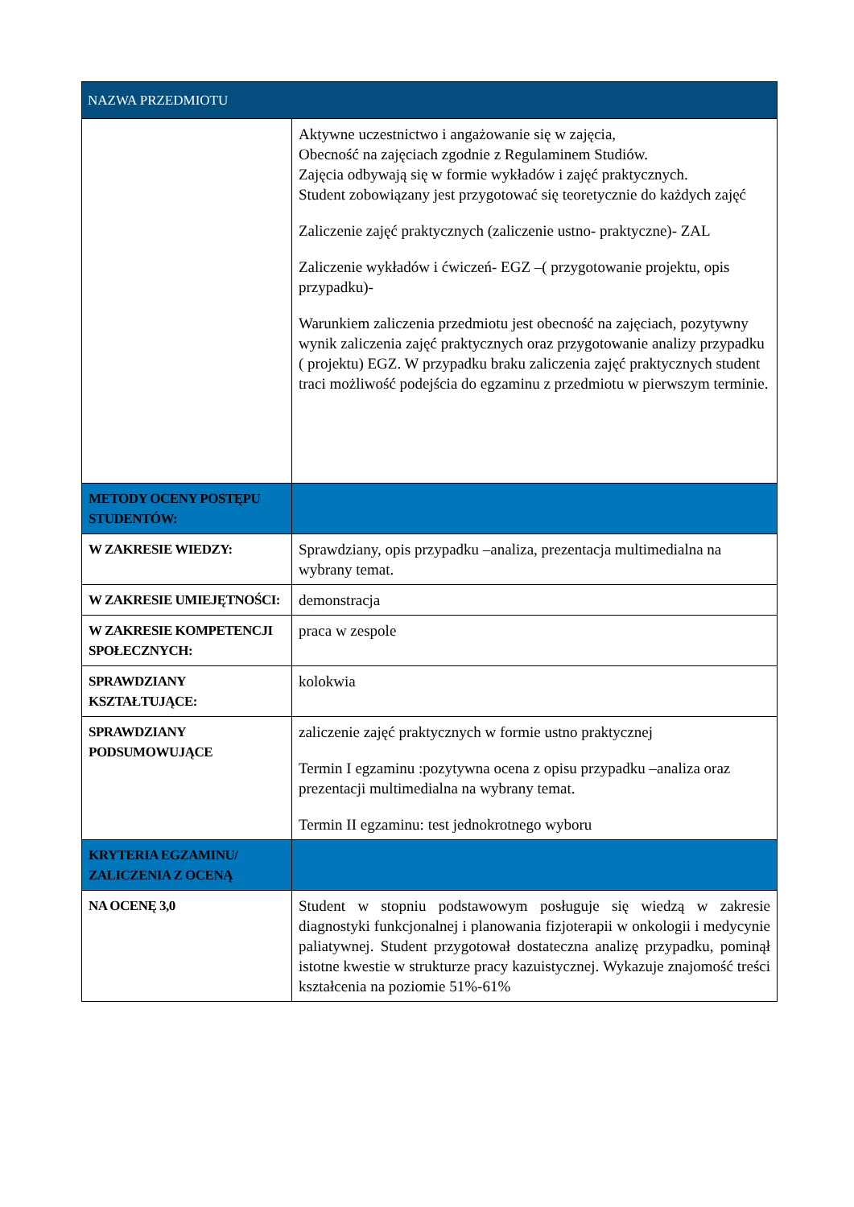| NAZWA PRZEDMIOTU | |
| --- | --- |
| | Aktywne uczestnictwo i angażowanie się w zajęcia, Obecność na zajęciach zgodnie z Regulaminem Studiów. Zajęcia odbywają się w formie wykładów i zajęć praktycznych. Student zobowiązany jest przygotować się teoretycznie do każdych zajęć Zaliczenie zajęć praktycznych (zaliczenie ustno- praktyczne)- ZAL Zaliczenie wykładów i ćwiczeń- EGZ –( przygotowanie projektu, opis przypadku)- Warunkiem zaliczenia przedmiotu jest obecność na zajęciach, pozytywny wynik zaliczenia zajęć praktycznych oraz przygotowanie analizy przypadku ( projektu) EGZ. W przypadku braku zaliczenia zajęć praktycznych student traci możliwość podejścia do egzaminu z przedmiotu w pierwszym terminie. |
| METODY OCENY POSTĘPU STUDENTÓW: | |
| W ZAKRESIE WIEDZY: | Sprawdziany, opis przypadku –analiza, prezentacja multimedialna na wybrany temat. |
| W ZAKRESIE UMIEJĘTNOŚCI: | demonstracja |
| W ZAKRESIE KOMPETENCJI SPOŁECZNYCH: | praca w zespole |
| SPRAWDZIANY KSZTAŁTUJĄCE: | kolokwia |
| SPRAWDZIANY PODSUMOWUJĄCE | zaliczenie zajęć praktycznych w formie ustno praktycznej Termin I egzaminu :pozytywna ocena z opisu przypadku –analiza oraz prezentacji multimedialna na wybrany temat. Termin II egzaminu: test jednokrotnego wyboru |
| KRYTERIA EGZAMINU/ ZALICZENIA Z OCENĄ | |
| NA OCENĘ 3,0 | Student w stopniu podstawowym posługuje się wiedzą w zakresie diagnostyki funkcjonalnej i planowania fizjoterapii w onkologii i medycynie paliatywnej. Student przygotował dostateczna analizę przypadku, pominął istotne kwestie w strukturze pracy kazuistycznej. Wykazuje znajomość treści kształcenia na poziomie 51%-61% |